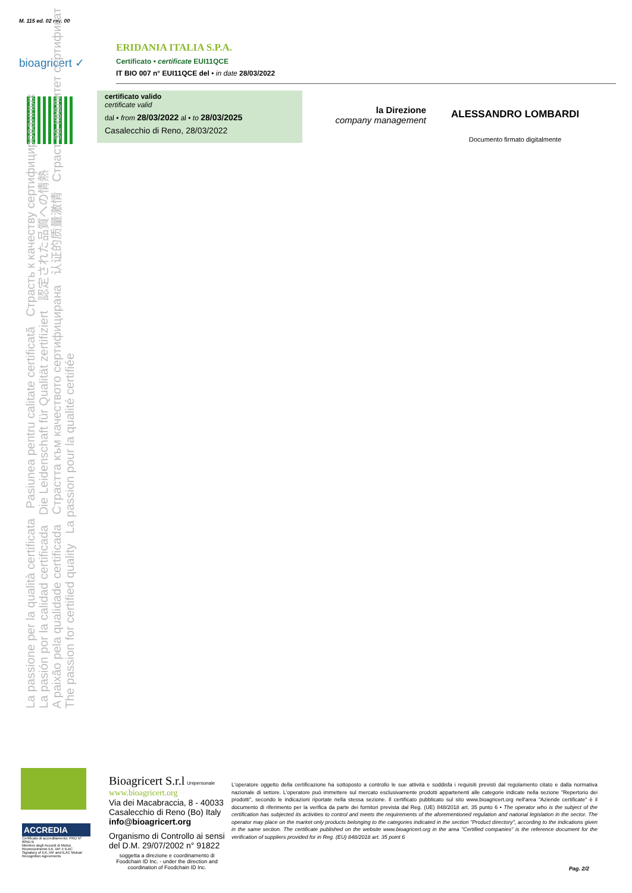M. 115 ed. 02 rev. 00
bioagricert ✓
ERIDANIA ITALIA S.P.A.
Certificato • certificate EUI11QCE
IT BIO 007 n° EUI11QCE del • in date 28/03/2022
certificato valido
certificate valid
dal • from 28/03/2022 al • to 28/03/2025
Casalecchio di Reno, 28/03/2022
la Direzione
company management
ALESSANDRO LOMBARDI
Documento firmato digitalmente
La passione per la qualità certificata Pasiunea pentru calitate certificată Страсть к качеству сертифицированных
La pasión por la calidad certificada Die Leidenschaft für Qualität zertifiziert 認定された品質への情熱
A paixão pela qualidade certificada Страстта към качеството сертифицирана 认证的质量激情 Страст за квалитет сертификат
The passion for certified quality La passion pour la qualité certifiée
ACCREDIA
Certificato di accreditamento: PRD N° 005D B
Membro degli Accordi di Mutuo Riconoscimento EA, IAF e ILAC
Signatory of EA, IAF and ILAC Mutual Recognition Agreements
Bioagricert S.r.l Unipersonale
www.bioagricert.org
Via dei Macabraccia, 8 - 40033 Casalecchio di Reno (Bo) Italy
info@bioagricert.org
Organismo di Controllo ai sensi del D.M. 29/07/2002 n° 91822
soggetta a direzione e coordinamento di Foodchain ID Inc. - under the direction and coordination of Foodchain ID Inc.
L'operatore oggetto della certificazione ha sottoposto a controllo le sue attività e soddisfa i requisiti previsti dal regolamento citato e dalla normativa nazionale di settore. L'operatore può immettere sul mercato esclusivamente prodotti appartenenti alle categorie indicate nella sezione "Repertorio dei prodotti", secondo le indicazioni riportate nella stessa sezione. Il certificato pubblicato sul sito www.bioagricert.org nell'area "Aziende certificate" è il documento di riferimento per la verifica da parte dei fornitori prevista dal Reg. (UE) 848/2018 art. 35 punto 6 • The operator who is the subject of the certification has subjected its activities to control and meets the requirements of the aforementioned regulation and national legislation in the sector. The operator may place on the market only products belonging to the categories indicated in the section "Product directory", according to the indications given in the same section. The certificate published on the website www.bioagricert.org in the area "Certified companies" is the reference document for the verification of suppliers provided for in Reg. (EU) 848/2018 art. 35 point 6
Pag. 2/2